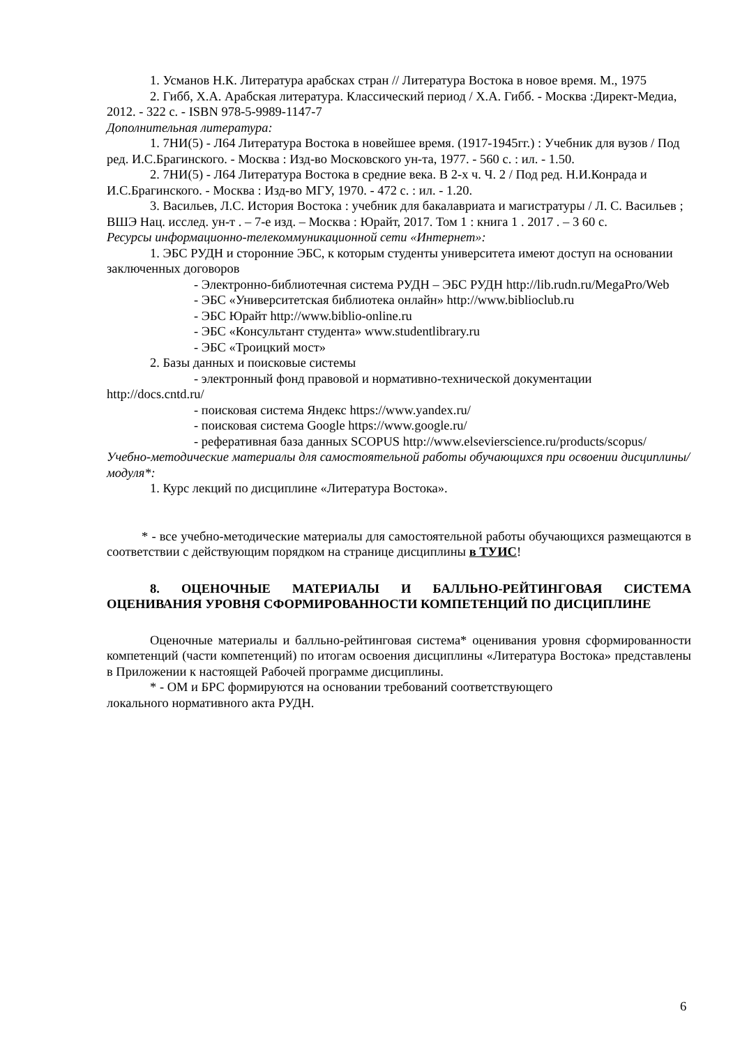1. Усманов Н.К. Литература арабскаx стран // Литература Востока в новое время. М., 1975
2. Гибб, Х.А. Арабская литература. Классический период / Х.А. Гибб. - Москва :Директ-Медиа, 2012. - 322 с. - ISBN 978-5-9989-1147-7
Дополнительная литература:
1. 7НИ(5) - Л64 Литература Востока в новейшее время. (1917-1945гг.) : Учебник для вузов / Под ред. И.С.Брагинского. - Москва : Изд-во Московского ун-та, 1977. - 560 с. : ил. - 1.50.
2. 7НИ(5) - Л64 Литература Востока в средние века. В 2-х ч. Ч. 2 / Под ред. Н.И.Конрада и И.С.Брагинского. - Москва : Изд-во МГУ, 1970. - 472 с. : ил. - 1.20.
3. Васильев, Л.С. История Востока : учебник для бакалавриата и магистратуры / Л. С. Васильев ; ВШЭ Нац. исслед. ун-т . – 7-е изд. – Москва : Юрайт, 2017. Том 1 : книга 1 . 2017 . – 3 60 с.
Ресурсы информационно-телекоммуникационной сети «Интернет»:
1. ЭБС РУДН и сторонние ЭБС, к которым студенты университета имеют доступ на основании заключенных договоров
- Электронно-библиотечная система РУДН – ЭБС РУДН http://lib.rudn.ru/MegaPro/Web
- ЭБС «Университетская библиотека онлайн» http://www.biblioclub.ru
- ЭБС Юрайт http://www.biblio-online.ru
- ЭБС «Консультант студента» www.studentlibrary.ru
- ЭБС «Троицкий мост»
2. Базы данных и поисковые системы
- электронный фонд правовой и нормативно-технической документации http://docs.cntd.ru/
- поисковая система Яндекс https://www.yandex.ru/
- поисковая система Google https://www.google.ru/
- реферативная база данных SCOPUS http://www.elsevierscience.ru/products/scopus/
Учебно-методические материалы для самостоятельной работы обучающихся при освоении дисциплины/модуля*:
1. Курс лекций по дисциплине «Литература Востока».
* - все учебно-методические материалы для самостоятельной работы обучающихся размещаются в соответствии с действующим порядком на странице дисциплины в ТУИС!
8. ОЦЕНОЧНЫЕ МАТЕРИАЛЫ И БАЛЛЬНО-РЕЙТИНГОВАЯ СИСТЕМА ОЦЕНИВАНИЯ УРОВНЯ СФОРМИРОВАННОСТИ КОМПЕТЕНЦИЙ ПО ДИСЦИПЛИНЕ
Оценочные материалы и балльно-рейтинговая система* оценивания уровня сформированности компетенций (части компетенций) по итогам освоения дисциплины «Литература Востока» представлены в Приложении к настоящей Рабочей программе дисциплины.
* - ОМ и БРС формируются на основании требований соответствующего
локального нормативного акта РУДН.
6